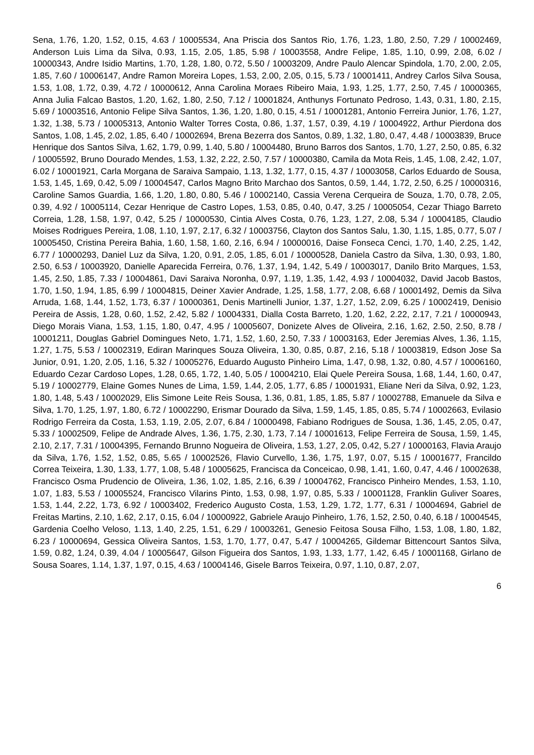Sena, 1.76, 1.20, 1.52, 0.15, 4.63 / 10005534, Ana Priscia dos Santos Rio, 1.76, 1.23, 1.80, 2.50, 7.29 / 10002469, Anderson Luis Lima da Silva, 0.93, 1.15, 2.05, 1.85, 5.98 / 10003558, Andre Felipe, 1.85, 1.10, 0.99, 2.08, 6.02 / 10000343, Andre Isidio Martins, 1.70, 1.28, 1.80, 0.72, 5.50 / 10003209, Andre Paulo Alencar Spindola, 1.70, 2.00, 2.05, 1.85, 7.60 / 10006147, Andre Ramon Moreira Lopes, 1.53, 2.00, 2.05, 0.15, 5.73 / 10001411, Andrey Carlos Silva Sousa, 1.53, 1.08, 1.72, 0.39, 4.72 / 10000612, Anna Carolina Moraes Ribeiro Maia, 1.93, 1.25, 1.77, 2.50, 7.45 / 10000365, Anna Julia Falcao Bastos, 1.20, 1.62, 1.80, 2.50, 7.12 / 10001824, Anthunys Fortunato Pedroso, 1.43, 0.31, 1.80, 2.15, 5.69 / 10003516, Antonio Felipe Silva Santos, 1.36, 1.20, 1.80, 0.15, 4.51 / 10001281, Antonio Ferreira Junior, 1.76, 1.27, 1.32, 1.38, 5.73 / 10005313, Antonio Walter Torres Costa, 0.86, 1.37, 1.57, 0.39, 4.19 / 10004922, Arthur Pierdona dos Santos, 1.08, 1.45, 2.02, 1.85, 6.40 / 10002694, Brena Bezerra dos Santos, 0.89, 1.32, 1.80, 0.47, 4.48 / 10003839, Bruce Henrique dos Santos Silva, 1.62, 1.79, 0.99, 1.40, 5.80 / 10004480, Bruno Barros dos Santos, 1.70, 1.27, 2.50, 0.85, 6.32 / 10005592, Bruno Dourado Mendes, 1.53, 1.32, 2.22, 2.50, 7.57 / 10000380, Camila da Mota Reis, 1.45, 1.08, 2.42, 1.07, 6.02 / 10001921, Carla Morgana de Saraiva Sampaio, 1.13, 1.32, 1.77, 0.15, 4.37 / 10003058, Carlos Eduardo de Sousa, 1.53, 1.45, 1.69, 0.42, 5.09 / 10004547, Carlos Magno Brito Marchao dos Santos, 0.59, 1.44, 1.72, 2.50, 6.25 / 10000316, Caroline Samos Guardia, 1.66, 1.20, 1.80, 0.80, 5.46 / 10002140, Cassia Verena Cerqueira de Souza, 1.70, 0.78, 2.05, 0.39, 4.92 / 10005114, Cezar Henrique de Castro Lopes, 1.53, 0.85, 0.40, 0.47, 3.25 / 10005054, Cezar Thiago Barreto Correia, 1.28, 1.58, 1.97, 0.42, 5.25 / 10000530, Cintia Alves Costa, 0.76, 1.23, 1.27, 2.08, 5.34 / 10004185, Claudio Moises Rodrigues Pereira, 1.08, 1.10, 1.97, 2.17, 6.32 / 10003756, Clayton dos Santos Salu, 1.30, 1.15, 1.85, 0.77, 5.07 / 10005450, Cristina Pereira Bahia, 1.60, 1.58, 1.60, 2.16, 6.94 / 10000016, Daise Fonseca Cenci, 1.70, 1.40, 2.25, 1.42, 6.77 / 10000293, Daniel Luz da Silva, 1.20, 0.91, 2.05, 1.85, 6.01 / 10000528, Daniela Castro da Silva, 1.30, 0.93, 1.80, 2.50, 6.53 / 10003920, Danielle Aparecida Ferreira, 0.76, 1.37, 1.94, 1.42, 5.49 / 10003017, Danilo Brito Marques, 1.53, 1.45, 2.50, 1.85, 7.33 / 10004861, Davi Saraiva Noronha, 0.97, 1.19, 1.35, 1.42, 4.93 / 10004032, David Jacob Bastos, 1.70, 1.50, 1.94, 1.85, 6.99 / 10004815, Deiner Xavier Andrade, 1.25, 1.58, 1.77, 2.08, 6.68 / 10001492, Demis da Silva Arruda, 1.68, 1.44, 1.52, 1.73, 6.37 / 10000361, Denis Martinelli Junior, 1.37, 1.27, 1.52, 2.09, 6.25 / 10002419, Denisio Pereira de Assis, 1.28, 0.60, 1.52, 2.42, 5.82 / 10004331, Dialla Costa Barreto, 1.20, 1.62, 2.22, 2.17, 7.21 / 10000943, Diego Morais Viana, 1.53, 1.15, 1.80, 0.47, 4.95 / 10005607, Donizete Alves de Oliveira, 2.16, 1.62, 2.50, 2.50, 8.78 / 10001211, Douglas Gabriel Domingues Neto, 1.71, 1.52, 1.60, 2.50, 7.33 / 10003163, Eder Jeremias Alves, 1.36, 1.15, 1.27, 1.75, 5.53 / 10002319, Ediran Marinques Souza Oliveira, 1.30, 0.85, 0.87, 2.16, 5.18 / 10003819, Edson Jose Sa Junior, 0.91, 1.20, 2.05, 1.16, 5.32 / 10005276, Eduardo Augusto Pinheiro Lima, 1.47, 0.98, 1.32, 0.80, 4.57 / 10006160, Eduardo Cezar Cardoso Lopes, 1.28, 0.65, 1.72, 1.40, 5.05 / 10004210, Elai Quele Pereira Sousa, 1.68, 1.44, 1.60, 0.47, 5.19 / 10002779, Elaine Gomes Nunes de Lima, 1.59, 1.44, 2.05, 1.77, 6.85 / 10001931, Eliane Neri da Silva, 0.92, 1.23, 1.80, 1.48, 5.43 / 10002029, Elis Simone Leite Reis Sousa, 1.36, 0.81, 1.85, 1.85, 5.87 / 10002788, Emanuele da Silva e Silva, 1.70, 1.25, 1.97, 1.80, 6.72 / 10002290, Erismar Dourado da Silva, 1.59, 1.45, 1.85, 0.85, 5.74 / 10002663, Evilasio Rodrigo Ferreira da Costa, 1.53, 1.19, 2.05, 2.07, 6.84 / 10000498, Fabiano Rodrigues de Sousa, 1.36, 1.45, 2.05, 0.47, 5.33 / 10002509, Felipe de Andrade Alves, 1.36, 1.75, 2.30, 1.73, 7.14 / 10001613, Felipe Ferreira de Sousa, 1.59, 1.45, 2.10, 2.17, 7.31 / 10004395, Fernando Brunno Nogueira de Oliveira, 1.53, 1.27, 2.05, 0.42, 5.27 / 10000163, Flavia Araujo da Silva, 1.76, 1.52, 1.52, 0.85, 5.65 / 10002526, Flavio Curvello, 1.36, 1.75, 1.97, 0.07, 5.15 / 10001677, Francildo Correa Teixeira, 1.30, 1.33, 1.77, 1.08, 5.48 / 10005625, Francisca da Conceicao, 0.98, 1.41, 1.60, 0.47, 4.46 / 10002638, Francisco Osma Prudencio de Oliveira, 1.36, 1.02, 1.85, 2.16, 6.39 / 10004762, Francisco Pinheiro Mendes, 1.53, 1.10, 1.07, 1.83, 5.53 / 10005524, Francisco Vilarins Pinto, 1.53, 0.98, 1.97, 0.85, 5.33 / 10001128, Franklin Guliver Soares, 1.53, 1.44, 2.22, 1.73, 6.92 / 10003402, Frederico Augusto Costa, 1.53, 1.29, 1.72, 1.77, 6.31 / 10004694, Gabriel de Freitas Martins, 2.10, 1.62, 2.17, 0.15, 6.04 / 10000922, Gabriele Araujo Pinheiro, 1.76, 1.52, 2.50, 0.40, 6.18 / 10004545, Gardenia Coelho Veloso, 1.13, 1.40, 2.25, 1.51, 6.29 / 10003261, Genesio Feitosa Sousa Filho, 1.53, 1.08, 1.80, 1.82, 6.23 / 10000694, Gessica Oliveira Santos, 1.53, 1.70, 1.77, 0.47, 5.47 / 10004265, Gildemar Bittencourt Santos Silva, 1.59, 0.82, 1.24, 0.39, 4.04 / 10005647, Gilson Figueira dos Santos, 1.93, 1.33, 1.77, 1.42, 6.45 / 10001168, Girlano de Sousa Soares, 1.14, 1.37, 1.97, 0.15, 4.63 / 10004146, Gisele Barros Teixeira, 0.97, 1.10, 0.87, 2.07,
6